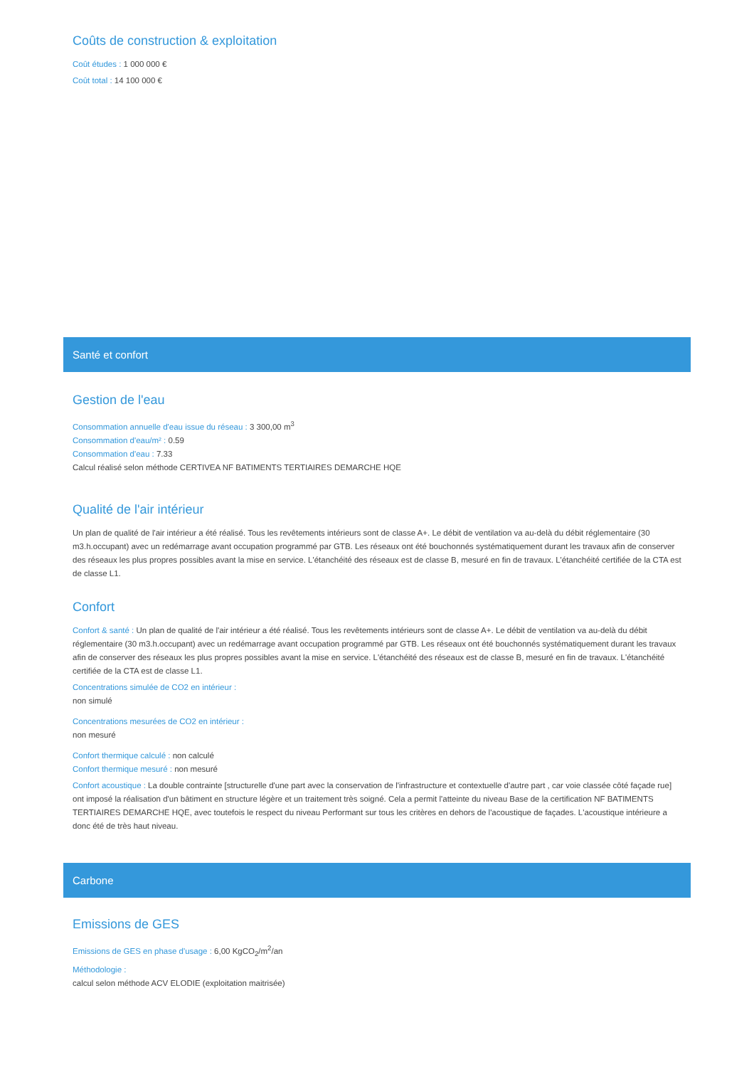Coûts de construction & exploitation
Coût études : 1 000 000 €
Coût total : 14 100 000 €
Santé et confort
Gestion de l'eau
Consommation annuelle d'eau issue du réseau : 3 300,00 m<sup>3</sup>
Consommation d'eau/m² : 0.59
Consommation d'eau : 7.33
Calcul réalisé selon méthode CERTIVEA NF BATIMENTS TERTIAIRES DEMARCHE HQE
Qualité de l'air intérieur
Un plan de qualité de l'air intérieur a été réalisé. Tous les revêtements intérieurs sont de classe A+. Le débit de ventilation va au-delà du débit réglementaire (30 m3.h.occupant) avec un redémarrage avant occupation programmé par GTB. Les réseaux ont été bouchonnés systématiquement durant les travaux afin de conserver des réseaux les plus propres possibles avant la mise en service. L'étanchéité des réseaux est de classe B, mesuré en fin de travaux. L'étanchéité certifiée de la CTA est de classe L1.
Confort
Confort & santé : Un plan de qualité de l'air intérieur a été réalisé. Tous les revêtements intérieurs sont de classe A+. Le débit de ventilation va au-delà du débit réglementaire (30 m3.h.occupant) avec un redémarrage avant occupation programmé par GTB. Les réseaux ont été bouchonnés systématiquement durant les travaux afin de conserver des réseaux les plus propres possibles avant la mise en service. L'étanchéité des réseaux est de classe B, mesuré en fin de travaux. L'étanchéité certifiée de la CTA est de classe L1.
Concentrations simulée de CO2 en intérieur :
non simulé
Concentrations mesurées de CO2 en intérieur :
non mesuré
Confort thermique calculé : non calculé
Confort thermique mesuré : non mesuré
Confort acoustique : La double contrainte [structurelle d'une part avec la conservation de l'infrastructure et contextuelle d'autre part , car voie classée côté façade rue] ont imposé la réalisation d'un bâtiment en structure légère et un traitement très soigné. Cela a permit l'atteinte du niveau Base de la certification NF BATIMENTS TERTIAIRES DEMARCHE HQE, avec toutefois le respect du niveau Performant sur tous les critères en dehors de l'acoustique de façades. L'acoustique intérieure a donc été de très haut niveau.
Carbone
Emissions de GES
Emissions de GES en phase d'usage : 6,00 KgCO<sub>2</sub>/m<sup>2</sup>/an
Méthodologie :
calcul selon méthode ACV ELODIE (exploitation maitrisée)